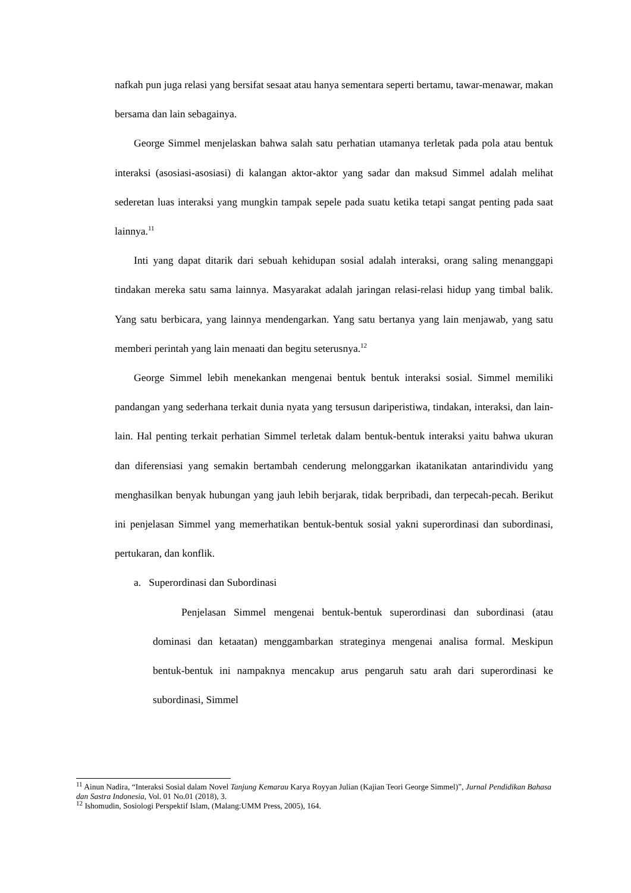nafkah pun juga relasi yang bersifat sesaat atau hanya sementara seperti bertamu, tawar-menawar, makan bersama dan lain sebagainya.
George Simmel menjelaskan bahwa salah satu perhatian utamanya terletak pada pola atau bentuk interaksi (asosiasi-asosiasi) di kalangan aktor-aktor yang sadar dan maksud Simmel adalah melihat sederetan luas interaksi yang mungkin tampak sepele pada suatu ketika tetapi sangat penting pada saat lainnya.<sup>11</sup>
Inti yang dapat ditarik dari sebuah kehidupan sosial adalah interaksi, orang saling menanggapi tindakan mereka satu sama lainnya. Masyarakat adalah jaringan relasi-relasi hidup yang timbal balik. Yang satu berbicara, yang lainnya mendengarkan. Yang satu bertanya yang lain menjawab, yang satu memberi perintah yang lain menaati dan begitu seterusnya.<sup>12</sup>
George Simmel lebih menekankan mengenai bentuk bentuk interaksi sosial. Simmel memiliki pandangan yang sederhana terkait dunia nyata yang tersusun dariperistiwa, tindakan, interaksi, dan lain-lain. Hal penting terkait perhatian Simmel terletak dalam bentuk-bentuk interaksi yaitu bahwa ukuran dan diferensiasi yang semakin bertambah cenderung melonggarkan ikatanikatan antarindividu yang menghasilkan benyak hubungan yang jauh lebih berjarak, tidak berpribadi, dan terpecah-pecah. Berikut ini penjelasan Simmel yang memerhatikan bentuk-bentuk sosial yakni superordinasi dan subordinasi, pertukaran, dan konflik.
a. Superordinasi dan Subordinasi
Penjelasan Simmel mengenai bentuk-bentuk superordinasi dan subordinasi (atau dominasi dan ketaatan) menggambarkan strateginya mengenai analisa formal. Meskipun bentuk-bentuk ini nampaknya mencakup arus pengaruh satu arah dari superordinasi ke subordinasi, Simmel
<sup>11</sup> Ainun Nadira, “Interaksi Sosial dalam Novel Tanjung Kemarau Karya Royyan Julian (Kajian Teori George Simmel)”, Jurnal Pendidikan Bahasa dan Sastra Indonesia, Vol. 01 No.01 (2018), 3.
<sup>12</sup> Ishomudin, Sosiologi Perspektif Islam, (Malang:UMM Press, 2005), 164.